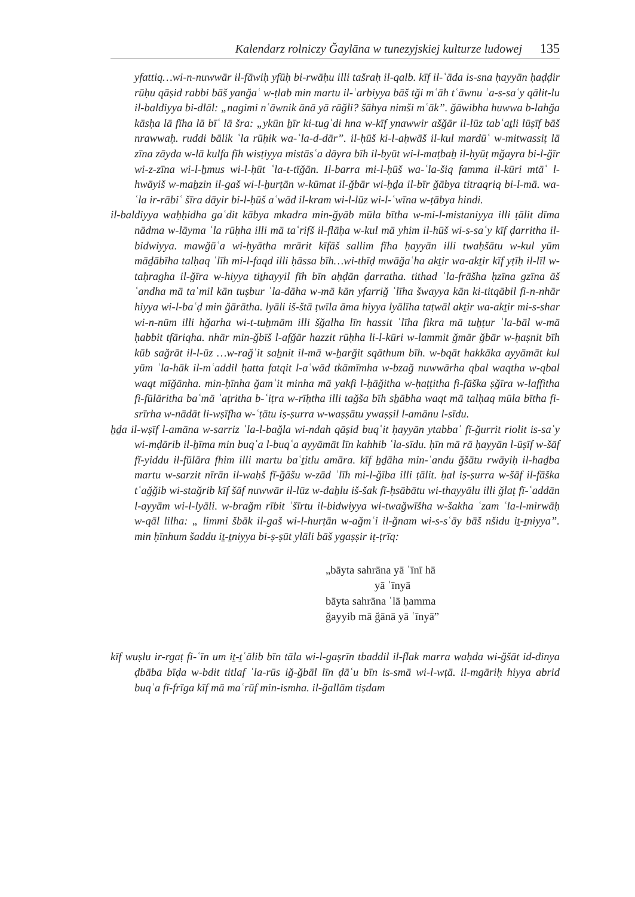Kalendarz rolniczy Ğaylāna w tunezyjskiej kulturze ludowej 135
yfattiq…wi-n-nuwwār il-fāwiḥ yfūḥ bi-rwāḥu illi tašraḥ il-qalb. kīf il-ʿāda is-sna ḥayyān ḥaḍḍir rūḥu qāṣid rabbi bāš yanğaʿ w-ṭlab min martu il-ʿarbiyya bāš tği mʿāh tʿāwnu ʿa-s-saʿy qālit-lu il-baldiyya bi-dlāl: „nagimi nʿāwnik ānā yā rāğli? šāhya nimši mʿāk”. ğāwibha huwwa b-lahğa kāsḥa lā fīha lā bīʿ lā šra: „ykūn ẖīr ki-tugʿdi hna w-kīf ynawwir ašğār il-lūz tabʿaṯli lūṣīf bāš nrawwaḥ. ruddi bālik ʿla rūḥik wa-ʿla-d-dār”. il-ḥūš ki-l-aḥwāš il-kul mardūʿ w-mitwassiṭ lā zīna zāyda w-lā kulfa fīh wisṭiyya mistāsʿa dāyra bīh il-byūt wi-l-maṭbaẖ il-ḥyūṭ mğayra bi-l-ğīr wi-z-zīna wi-l-ẖmus wi-l-ḥūt ʿla-t-tīğān. Il-barra mi-l-ḥūš wa-ʿla-šiq famma il-kūri mtāʿ l-hwāyiš w-maẖzin il-gaš wi-l-ẖurṭān w-kūmat il-ğbār wi-ḥḏa il-bīr ğābya titraqriq bi-l-mā. wa-ʿla ir-rābiʿ šīra dāyir bi-l-ḥūš aʿwād il-kram wi-l-lūz wi-l-ʿwīna w-ṭābya hindi.
il-baldiyya waḥḥidha gaʿdit kābya mkadra min-ğyāb mūla bītha w-mi-l-mistaniyya illi ṭālit dīma nādma w-lāyma ʿla rūḥha illi mā taʿrifš il-flāḥa w-kul mā yhim il-hūš wi-s-saʿy kīf ḍarritha il-bidwiyya. mawğūʿa wi-ḥyātha mrārit kīfāš sallim fīha ḥayyān illi twaḥšātu w-kul yūm māḏābīha talḥaq ʿlīh mi-l-faqd illi ḥāssa bīh…wi-thīḍ mwāğaʿha akṯir wa-akṯir kīf yṭīḥ il-līl w-taḥragha il-ğīra w-hiyya tiṯhayyil fīh bīn aḥḍān ḍarratha. tithad ʿla-frāšha ḥzīna gzīna āš ʿandha mā taʿmil kān tuṣbur ʿla-dāha w-mā kān yfarriğ ʿlīha šwayya kān ki-titqābil fi-n-nhār hiyya wi-l-baʿḍ min ğārātha. lyāli iš-štā ṭwīla āma hiyya lyālīha taṭwāl akṯir wa-akṯir mi-s-shar wi-n-nūm illi hğarha wi-t-tuẖmām illi šğalha līn hassit ʿlīha fikra mā tuẖṭur ʿla-bāl w-mā ḥabbit tfāriqha. nhār min-ğbīš l-afğār hazzit rūḥha li-l-kūri w-lammit ğmār ğbār w-ḥaṣnit bīh kūb sağrāt il-l-ūz …w-rağʿit saẖnit il-mā w-ẖarğit sqāthum bīh. w-bqāt hakkāka ayyāmāt kul yūm ʿla-hāk il-mʿaddil ḥatta fatqit l-aʿwād tkāmīmha w-bzağ nuwwārha qbal waqtha w-qbal waqt mīğānha. min-ḥīnha ğamʿit minha mā yakfi l-ḥāğitha w-ḥaṭṭitha fi-fāška ṣğīra w-laffitha fi-fūlāritha baʿmā ʿaṭritha b-ʿiṭra w-rīḥtha illi tağša bīh sẖābha waqt mā talḥaq mūla bītha fi-srīrha w-nādāt li-wṣīfha w-ʿṭātu iṣ-ṣurra w-waṣṣātu ywaṣṣil l-amānu l-sīdu.
ẖḏa il-wṣīf l-amāna w-sarriz ʿla-l-bağla wi-ndah qāṣid buqʿit ḥayyān ytabbaʿ fī-ğurrit riolit is-saʿy wi-mḍārib il-ẖīma min buqʿa l-buqʿa ayyāmāt līn kahhib ʿla-sīdu. ḥīn mā rā ḥayyān l-ūṣīf w-šāf fī-yiddu il-fūlāra fhim illi martu baʿṯitlu amāra. kīf ẖḏāha min-ʿandu ğšātu rwāyiḥ il-haḏba martu w-sarzit nīrān il-waḥš fī-ğāšu w-zād ʿlīh mi-l-ğība illi ṭālit. ḥal iṣ-ṣurra w-šāf il-fāška tʿağğib wi-stağrib kīf šāf nuwwār il-lūz w-daẖlu iš-šak fī-ḥsābātu wi-thayyālu illi ğlaṭ fī-ʿaddān l-ayyām wi-l-lyāli. w-brağm rībit ʿšīrtu il-bidwiyya wi-twağwīšha w-šakha ʿzam ʿla-l-mirwāḥ w-qāl lilha: „ limmi šbāk il-gaš wi-l-hurṭān w-ağmʿi il-ğnam wi-s-sʿāy bāš nšidu iṯ-ṯniyya”. min ḥīnhum šaddu iṯ-ṯniyya bi-ṣ-ṣūt ylāli bāš ygaṣṣir iṭ-ṭrīq:
„bāyta sahrāna yā ʿīnī hā
yā ʿīnyā
bāyta sahrāna ʿlā ḥamma
ğayyib mā ğānā yā ʿīnyā”
kīf wuṣlu ir-rgaṭ fi-ʿīn um iṯ-ṯʿālib bīn tāla wi-l-gaṣrīn tbaddil il-flak marra waḥda wi-ğšāt id-dinya ḍbāba bīḍa w-bdit titlaf ʿla-rūs iğ-ğbāl līn ḍāʿu bīn is-smā wi-l-wṭā. il-mgāriḥ hiyya abrid buqʿa fī-frīga kīf mā maʿrūf min-ismha. il-ğallām tiṣdam